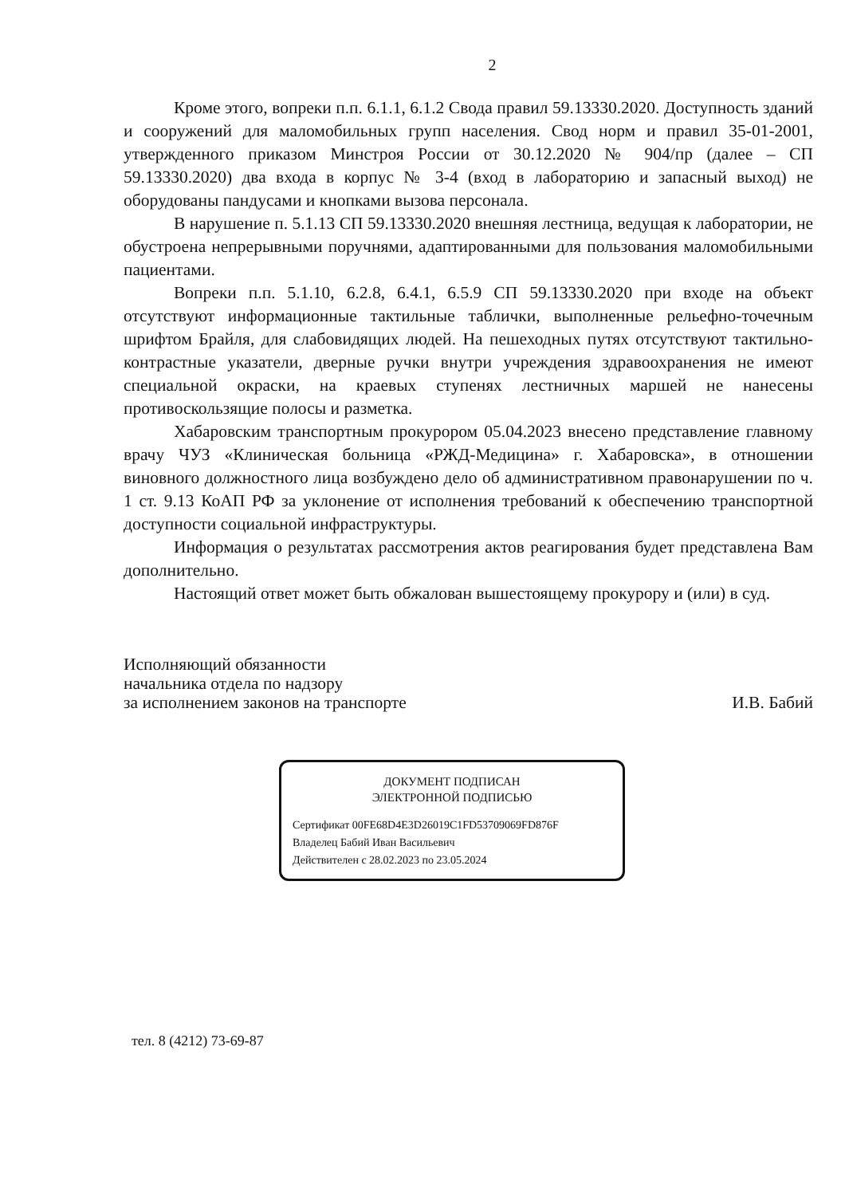2
Кроме этого, вопреки п.п. 6.1.1, 6.1.2 Свода правил 59.13330.2020. Доступность зданий и сооружений для маломобильных групп населения. Свод норм и правил 35-01-2001, утвержденного приказом Минстроя России от 30.12.2020 № 904/пр (далее – СП 59.13330.2020) два входа в корпус № 3-4 (вход в лабораторию и запасный выход) не оборудованы пандусами и кнопками вызова персонала.
В нарушение п. 5.1.13 СП 59.13330.2020 внешняя лестница, ведущая к лаборатории, не обустроена непрерывными поручнями, адаптированными для пользования маломобильными пациентами.
Вопреки п.п. 5.1.10, 6.2.8, 6.4.1, 6.5.9 СП 59.13330.2020 при входе на объект отсутствуют информационные тактильные таблички, выполненные рельефно-точечным шрифтом Брайля, для слабовидящих людей. На пешеходных путях отсутствуют тактильно-контрастные указатели, дверные ручки внутри учреждения здравоохранения не имеют специальной окраски, на краевых ступенях лестничных маршей не нанесены противоскользящие полосы и разметка.
Хабаровским транспортным прокурором 05.04.2023 внесено представление главному врачу ЧУЗ «Клиническая больница «РЖД-Медицина» г. Хабаровска», в отношении виновного должностного лица возбуждено дело об административном правонарушении по ч. 1 ст. 9.13 КоАП РФ за уклонение от исполнения требований к обеспечению транспортной доступности социальной инфраструктуры.
Информация о результатах рассмотрения актов реагирования будет представлена Вам дополнительно.
Настоящий ответ может быть обжалован вышестоящему прокурору и (или) в суд.
Исполняющий обязанности
начальника отдела по надзору
за исполнением законов на транспорте
И.В. Бабий
ДОКУМЕНТ ПОДПИСАН
ЭЛЕКТРОННОЙ ПОДПИСЬЮ
Сертификат 00FE68D4E3D26019C1FD53709069FD876F
Владелец Бабий Иван Васильевич
Действителен с 28.02.2023 по 23.05.2024
тел. 8 (4212) 73-69-87